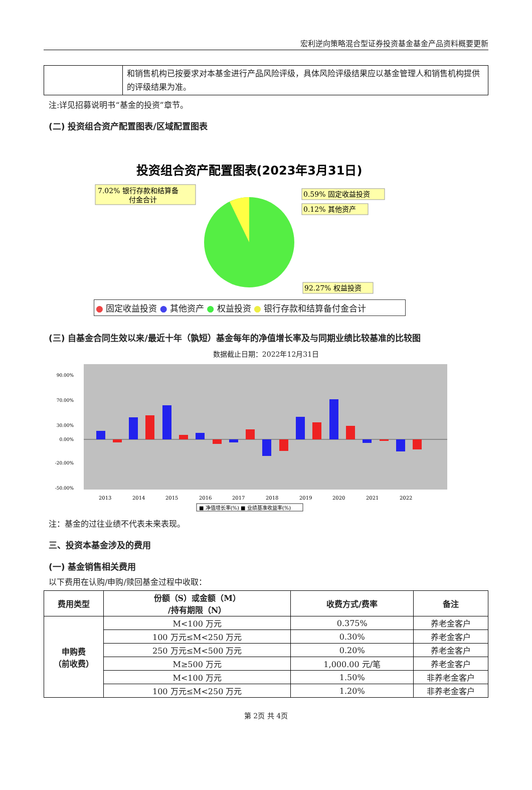宏利逆向策略混合型证券投资基金基金产品资料概要更新
| | 和销售机构已按要求对本基金进行产品风险评级，具体风险评级结果应以基金管理人和销售机构提供的评级结果为准。 |
注:详见招募说明书“基金的投资”章节。
(二) 投资组合资产配置图表/区域配置图表
投资组合资产配置图表(2023年3月31日)
7.02% 银行存款和结算备
付金合计
0.59% 固定收益投资
0.12% 其他资产
92.27% 权益投资
● 固定收益投资 ● 其他资产 ● 权益投资 ● 银行存款和结算备付金合计
(三) 自基金合同生效以来/最近十年（孰短）基金每年的净值增长率及与同期业绩比较基准的比较图
数据截止日期：2022年12月31日
90.00%
70.00%
30.00%
0.00%
-20.00%
-50.00%
2013
2014
2015
2016
2017
2018
2019
2020
2021
2022
■ 净值增长率(%) ■ 业绩基准收益率(%)
注：基金的过往业绩不代表未来表现。
三、投资本基金涉及的费用
(一) 基金销售相关费用
以下费用在认购/申购/赎回基金过程中收取：
| 费用类型 | 份额（S）或金额（M） /持有期限（N） | 收费方式/费率 | 备注 |
| --- | --- | --- | --- |
| 申购费 （前收费） | M<100 万元 | 0.375% | 养老金客户 |
| | 100 万元≤M<250 万元 | 0.30% | 养老金客户 |
| | 250 万元≤M<500 万元 | 0.20% | 养老金客户 |
| | M≥500 万元 | 1,000.00 元/笔 | 养老金客户 |
| | M<100 万元 | 1.50% | 非养老金客户 |
| | 100 万元≤M<250 万元 | 1.20% | 非养老金客户 |
第 2页 共 4页